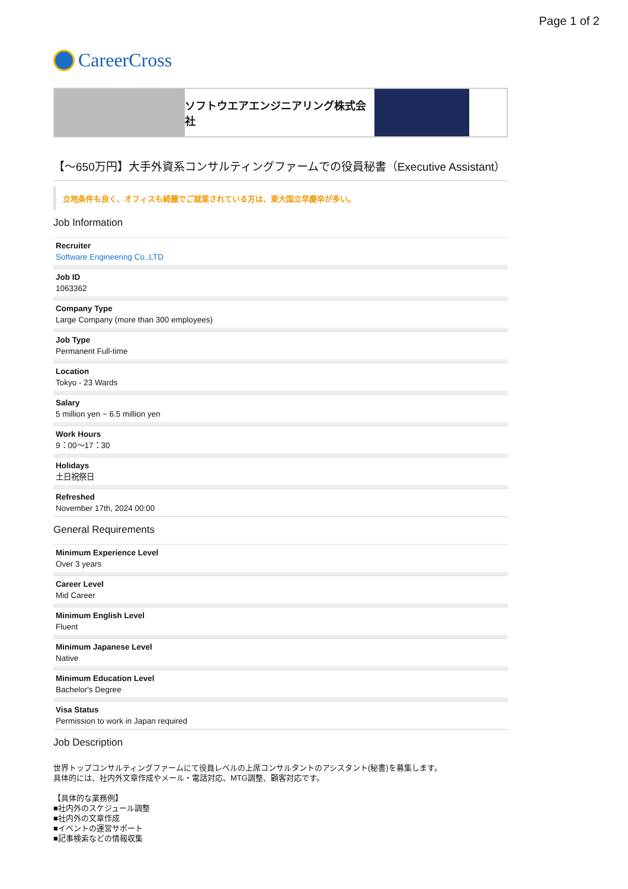Page 1 of 2
CareerCross
ソフトウエアエンジニアリング株式会社
【～650万円】大手外資系コンサルティングファームでの役員秘書（Executive Assistant）
立地条件も良く、オフィスも綺麗でご就業されている方は、東大国立早慶卒が多い。
Job Information
Recruiter
Software Engineering Co.,LTD
Job ID
1063362
Company Type
Large Company (more than 300 employees)
Job Type
Permanent Full-time
Location
Tokyo - 23 Wards
Salary
5 million yen ~ 6.5 million yen
Work Hours
9：00～17：30
Holidays
土日祝祭日
Refreshed
November 17th, 2024 00:00
General Requirements
Minimum Experience Level
Over 3 years
Career Level
Mid Career
Minimum English Level
Fluent
Minimum Japanese Level
Native
Minimum Education Level
Bachelor's Degree
Visa Status
Permission to work in Japan required
Job Description
世界トップコンサルティングファームにて役員レベルの上席コンサルタントのアシスタント(秘書)を募集します。
具体的には、社内外文章作成やメール・電話対応、MTG調整、顧客対応です。
【具体的な業務例】
■社内外のスケジュール調整
■社内外の文章作成
■イベントの運営サポート
■記事検索などの情報収集